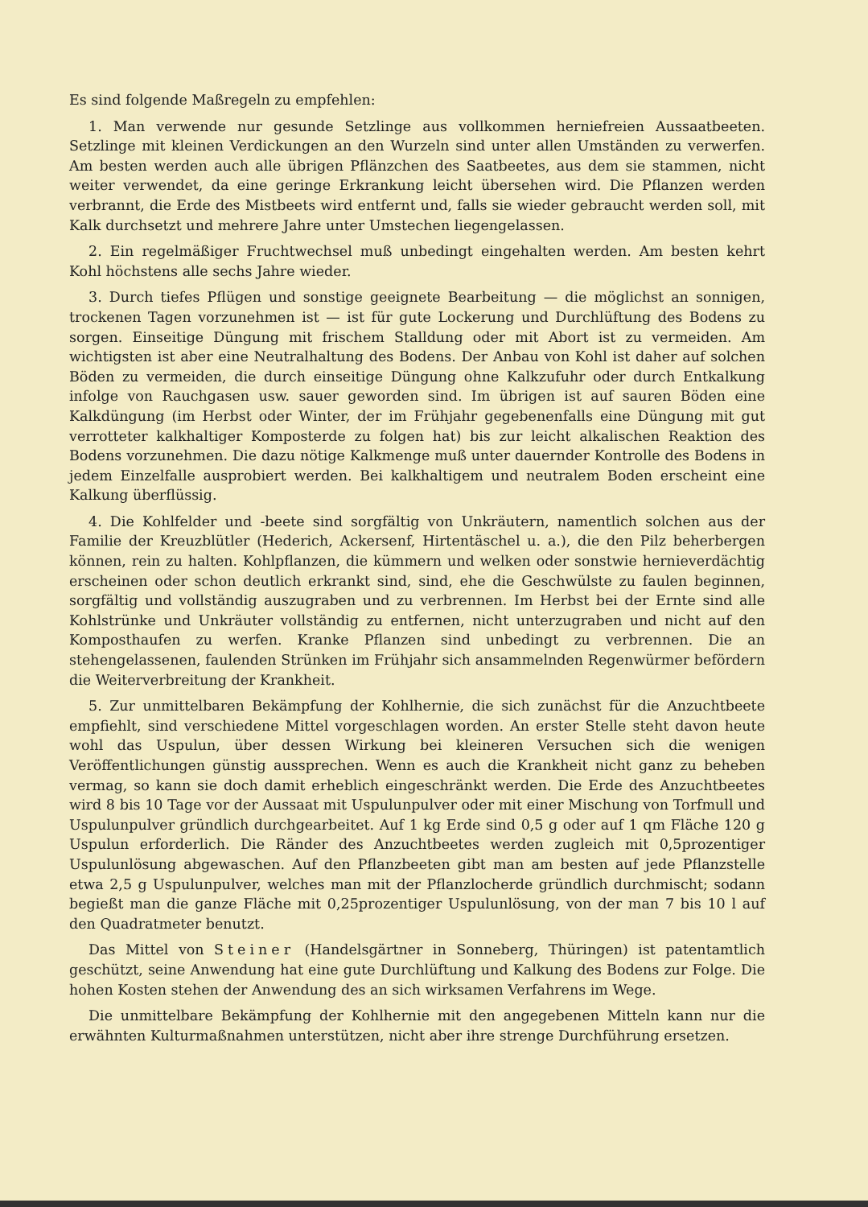Es sind folgende Maßregeln zu empfehlen:
1. Man verwende nur gesunde Setzlinge aus vollkommen herniefreien Aussaatbeeten. Setzlinge mit kleinen Verdickungen an den Wurzeln sind unter allen Umständen zu verwerfen. Am besten werden auch alle übrigen Pflänzchen des Saatbeetes, aus dem sie stammen, nicht weiter verwendet, da eine geringe Erkrankung leicht übersehen wird. Die Pflanzen werden verbrannt, die Erde des Mistbeets wird entfernt und, falls sie wieder gebraucht werden soll, mit Kalk durchsetzt und mehrere Jahre unter Umstechen liegengelassen.
2. Ein regelmäßiger Fruchtwechsel muß unbedingt eingehalten werden. Am besten kehrt Kohl höchstens alle sechs Jahre wieder.
3. Durch tiefes Pflügen und sonstige geeignete Bearbeitung — die möglichst an sonnigen, trockenen Tagen vorzunehmen ist — ist für gute Lockerung und Durchlüftung des Bodens zu sorgen. Einseitige Düngung mit frischem Stalldung oder mit Abort ist zu vermeiden. Am wichtigsten ist aber eine Neutralhaltung des Bodens. Der Anbau von Kohl ist daher auf solchen Böden zu vermeiden, die durch einseitige Düngung ohne Kalkzufuhr oder durch Entkalkung infolge von Rauchgasen usw. sauer geworden sind. Im übrigen ist auf sauren Böden eine Kalkdüngung (im Herbst oder Winter, der im Frühjahr gegebenenfalls eine Düngung mit gut verrotteter kalkhaltiger Komposterde zu folgen hat) bis zur leicht alkalischen Reaktion des Bodens vorzunehmen. Die dazu nötige Kalkmenge muß unter dauernder Kontrolle des Bodens in jedem Einzelfalle ausprobiert werden. Bei kalkhaltigem und neutralem Boden erscheint eine Kalkung überflüssig.
4. Die Kohlfelder und -beete sind sorgfältig von Unkräutern, namentlich solchen aus der Familie der Kreuzblütler (Hederich, Ackersenf, Hirtentäschel u. a.), die den Pilz beherbergen können, rein zu halten. Kohlpflanzen, die kümmern und welken oder sonstwie hernieverdächtig erscheinen oder schon deutlich erkrankt sind, sind, ehe die Geschwülste zu faulen beginnen, sorgfältig und vollständig auszugraben und zu verbrennen. Im Herbst bei der Ernte sind alle Kohlstrünke und Unkräuter vollständig zu entfernen, nicht unterzugraben und nicht auf den Komposthaufen zu werfen. Kranke Pflanzen sind unbedingt zu verbrennen. Die an stehengelassenen, faulenden Strünken im Frühjahr sich ansammelnden Regenwürmer befördern die Weiterverbreitung der Krankheit.
5. Zur unmittelbaren Bekämpfung der Kohlhernie, die sich zunächst für die Anzuchtbeete empfiehlt, sind verschiedene Mittel vorgeschlagen worden. An erster Stelle steht davon heute wohl das Uspulun, über dessen Wirkung bei kleineren Versuchen sich die wenigen Veröffentlichungen günstig aussprechen. Wenn es auch die Krankheit nicht ganz zu beheben vermag, so kann sie doch damit erheblich eingeschränkt werden. Die Erde des Anzuchtbeetes wird 8 bis 10 Tage vor der Aussaat mit Uspulunpulver oder mit einer Mischung von Torfmull und Uspulunpulver gründlich durchgearbeitet. Auf 1 kg Erde sind 0,5 g oder auf 1 qm Fläche 120 g Uspulun erforderlich. Die Ränder des Anzuchtbeetes werden zugleich mit 0,5prozentiger Uspulunlösung abgewaschen. Auf den Pflanzbeeten gibt man am besten auf jede Pflanzstelle etwa 2,5 g Uspulunpulver, welches man mit der Pflanzlocherde gründlich durchmischt; sodann begießt man die ganze Fläche mit 0,25prozentiger Uspulunlösung, von der man 7 bis 10 l auf den Quadratmeter benutzt.
Das Mittel von Steiner (Handelsgärtner in Sonneberg, Thüringen) ist patentamtlich geschützt, seine Anwendung hat eine gute Durchlüftung und Kalkung des Bodens zur Folge. Die hohen Kosten stehen der Anwendung des an sich wirksamen Verfahrens im Wege.
Die unmittelbare Bekämpfung der Kohlhernie mit den angegebenen Mitteln kann nur die erwähnten Kulturmaßnahmen unterstützen, nicht aber ihre strenge Durchführung ersetzen.